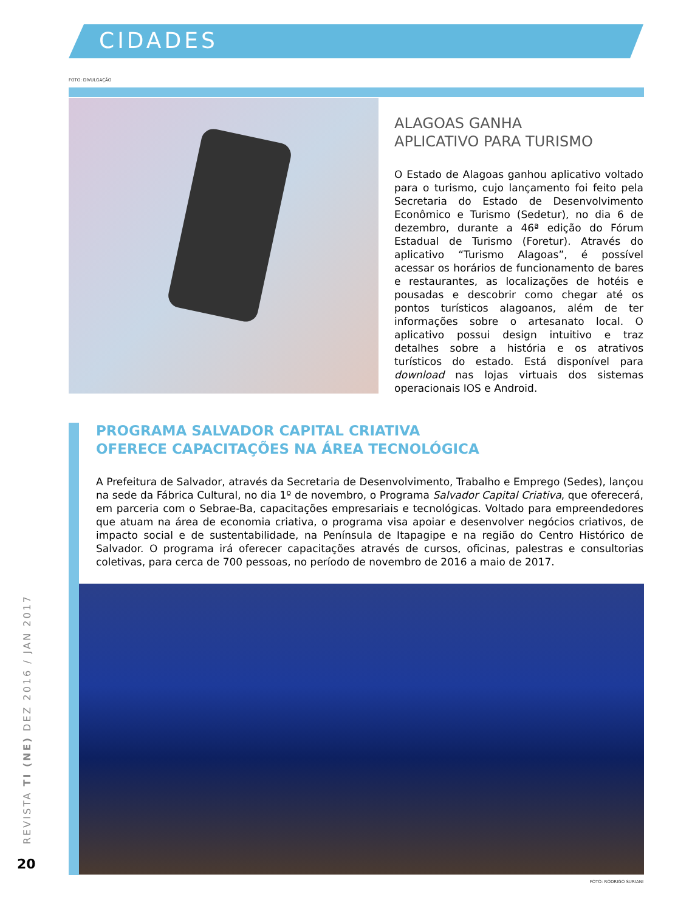CIDADES
FOTO: DIVULGAÇÃO
ALAGOAS GANHA
APLICATIVO PARA TURISMO
O Estado de Alagoas ganhou aplicativo voltado para o turismo, cujo lançamento foi feito pela Secretaria do Estado de Desenvolvimento Econômico e Turismo (Sedetur), no dia 6 de dezembro, durante a 46ª edição do Fórum Estadual de Turismo (Foretur). Através do aplicativo “Turismo Alagoas”, é possível acessar os horários de funcionamento de bares e restaurantes, as localizações de hotéis e pousadas e descobrir como chegar até os pontos turísticos alagoanos, além de ter informações sobre o artesanato local. O aplicativo possui design intuitivo e traz detalhes sobre a história e os atrativos turísticos do estado. Está disponível para download nas lojas virtuais dos sistemas operacionais IOS e Android.
PROGRAMA SALVADOR CAPITAL CRIATIVA
OFERECE CAPACITAÇÕES NA ÁREA TECNOLÓGICA
A Prefeitura de Salvador, através da Secretaria de Desenvolvimento, Trabalho e Emprego (Sedes), lançou na sede da Fábrica Cultural, no dia 1º de novembro, o Programa Salvador Capital Criativa, que oferecerá, em parceria com o Sebrae-Ba, capacitações empresariais e tecnológicas. Voltado para empreendedores que atuam na área de economia criativa, o programa visa apoiar e desenvolver negócios criativos, de impacto social e de sustentabilidade, na Península de Itapagipe e na região do Centro Histórico de Salvador. O programa irá oferecer capacitações através de cursos, oficinas, palestras e consultorias coletivas, para cerca de 700 pessoas, no período de novembro de 2016 a maio de 2017.
FOTO: RODRIGO SURIANI
REVISTA TI (NE) DEZ 2016 / JAN 2017
20